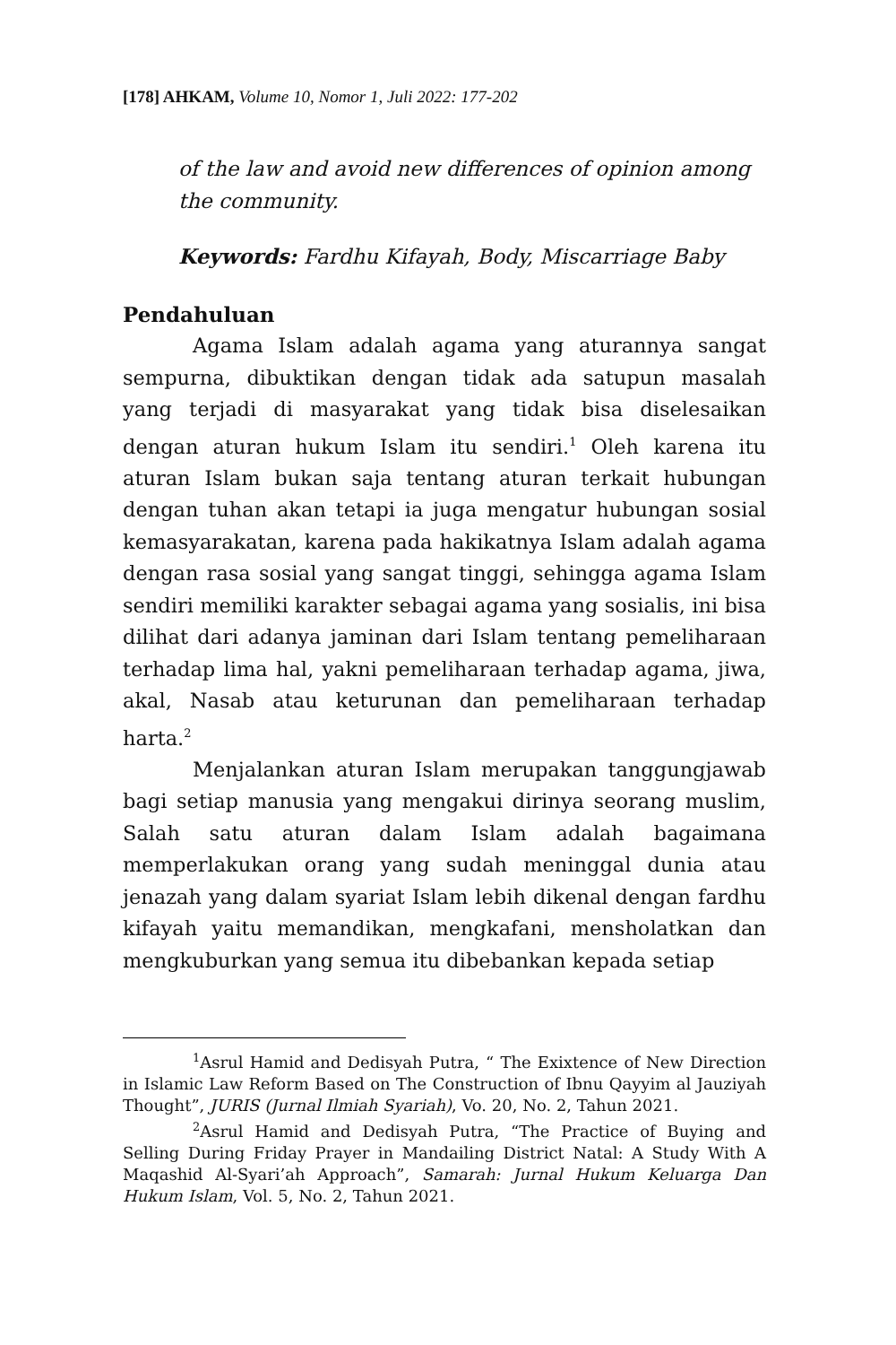[178] AHKAM, Volume 10, Nomor 1, Juli 2022: 177-202
of the law and avoid new differences of opinion among the community.
Keywords: Fardhu Kifayah, Body, Miscarriage Baby
Pendahuluan
Agama Islam adalah agama yang aturannya sangat sempurna, dibuktikan dengan tidak ada satupun masalah yang terjadi di masyarakat yang tidak bisa diselesaikan dengan aturan hukum Islam itu sendiri.<sup>1</sup> Oleh karena itu aturan Islam bukan saja tentang aturan terkait hubungan dengan tuhan akan tetapi ia juga mengatur hubungan sosial kemasyarakatan, karena pada hakikatnya Islam adalah agama dengan rasa sosial yang sangat tinggi, sehingga agama Islam sendiri memiliki karakter sebagai agama yang sosialis, ini bisa dilihat dari adanya jaminan dari Islam tentang pemeliharaan terhadap lima hal, yakni pemeliharaan terhadap agama, jiwa, akal, Nasab atau keturunan dan pemeliharaan terhadap harta.<sup>2</sup>
Menjalankan aturan Islam merupakan tanggungjawab bagi setiap manusia yang mengakui dirinya seorang muslim, Salah satu aturan dalam Islam adalah bagaimana memperlakukan orang yang sudah meninggal dunia atau jenazah yang dalam syariat Islam lebih dikenal dengan fardhu kifayah yaitu memandikan, mengkafani, mensholatkan dan mengkuburkan yang semua itu dibebankan kepada setiap
<sup>1</sup> Asrul Hamid and Dedisyah Putra, “ The Exixtence of New Direction in Islamic Law Reform Based on The Construction of Ibnu Qayyim al Jauziyah Thought”, JURIS (Jurnal Ilmiah Syariah), Vo. 20, No. 2, Tahun 2021.
<sup>2</sup> Asrul Hamid and Dedisyah Putra, “The Practice of Buying and Selling During Friday Prayer in Mandailing District Natal: A Study With A Maqashid Al-Syari’ah Approach”, Samarah: Jurnal Hukum Keluarga Dan Hukum Islam, Vol. 5, No. 2, Tahun 2021.